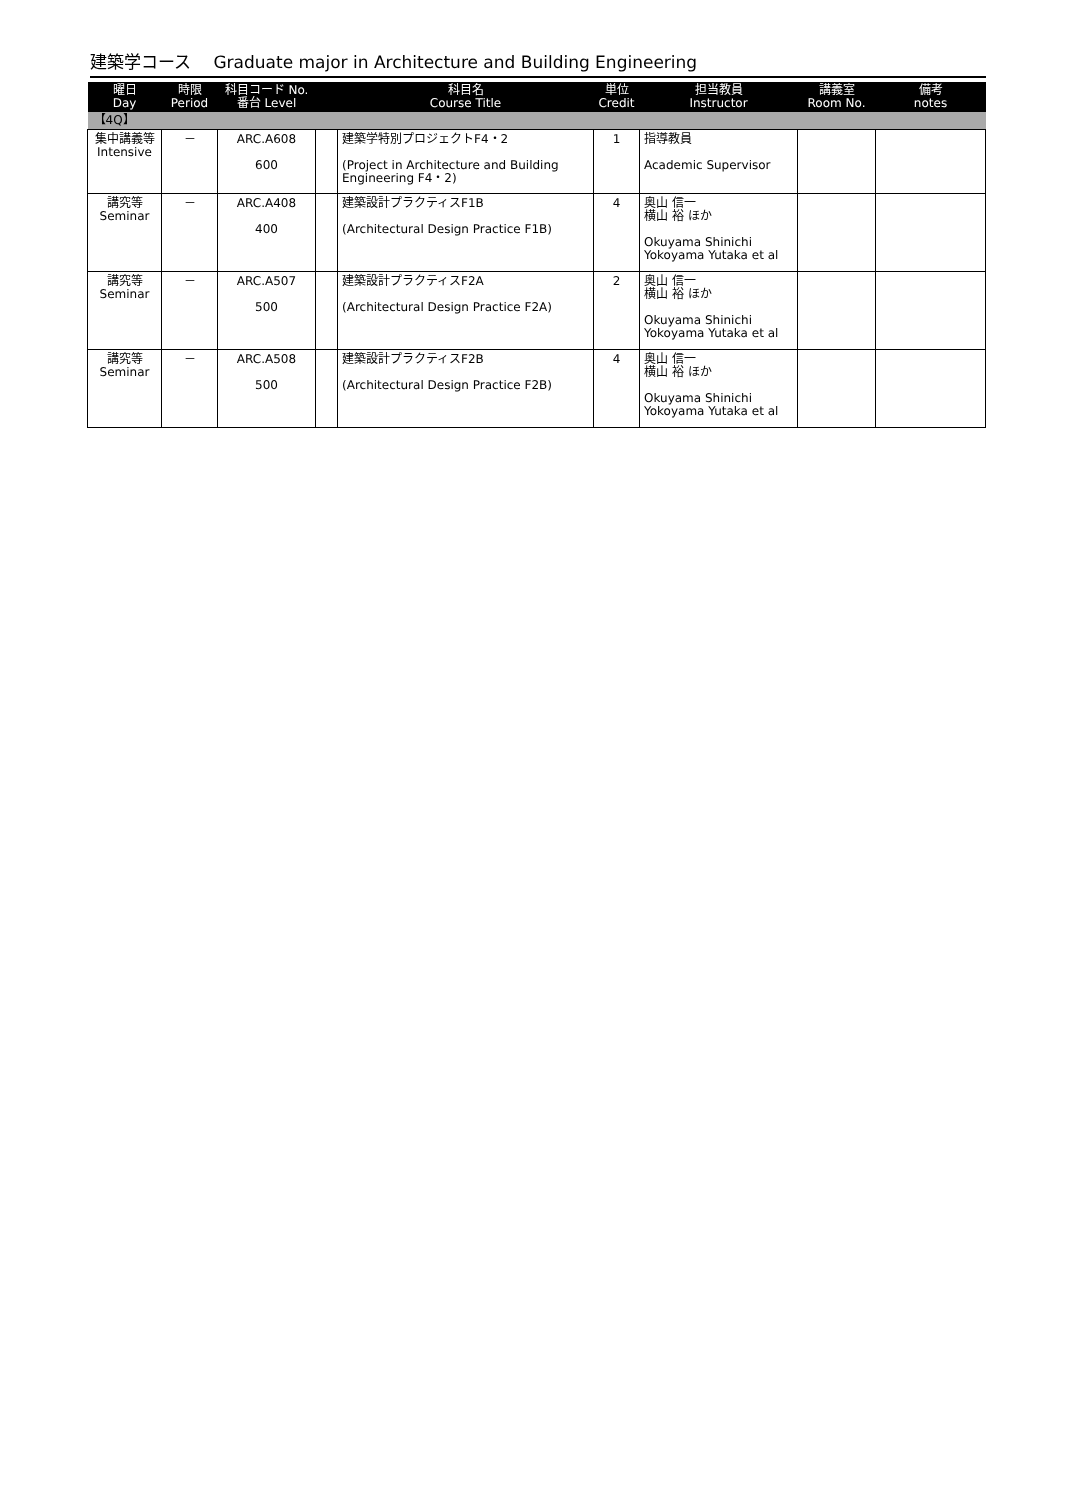建築学コース　 Graduate major in Architecture and Building Engineering
| 曜日 Day | 時限 Period | 科目コード No. 番台 Level | | 科目名 Course Title | 単位 Credit | 担当教員 Instructor | 講義室 Room No. | 備考 notes |
| --- | --- | --- | --- | --- | --- | --- | --- | --- |
| 【4Q】 | | | | | | | | |
| 集中講義等 Intensive | － | ARC.A608 600 | | 建築学特別プロジェクトF4・2 (Project in Architecture and Building Engineering F4・2) | 1 | 指導教員 Academic Supervisor | | |
| 講究等 Seminar | － | ARC.A408 400 | | 建築設計プラクティスF1B (Architectural Design Practice F1B) | 4 | 奥山 信一 横山 裕 ほか Okuyama Shinichi Yokoyama Yutaka et al | | |
| 講究等 Seminar | － | ARC.A507 500 | | 建築設計プラクティスF2A (Architectural Design Practice F2A) | 2 | 奥山 信一 横山 裕 ほか Okuyama Shinichi Yokoyama Yutaka et al | | |
| 講究等 Seminar | － | ARC.A508 500 | | 建築設計プラクティスF2B (Architectural Design Practice F2B) | 4 | 奥山 信一 横山 裕 ほか Okuyama Shinichi Yokoyama Yutaka et al | | |